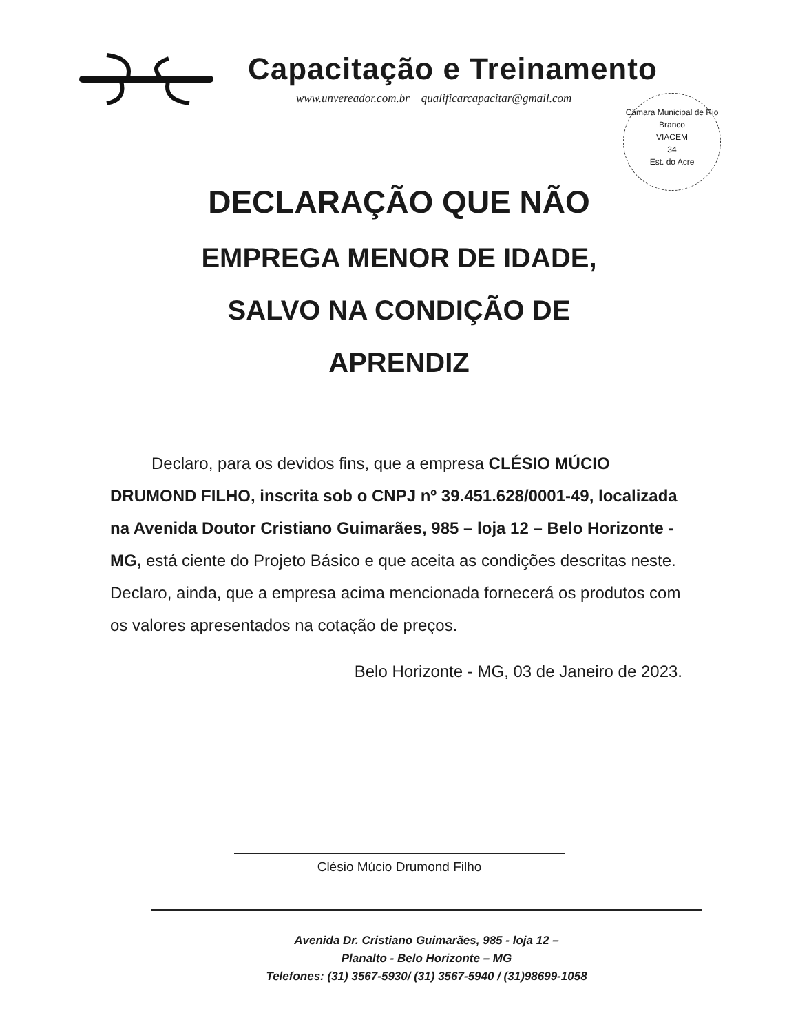Capacitação e Treinamento
www.unvereador.com.br qualificarcapacitar@gmail.com
Câmara Municipal de Rio Branco
VIACEM
34
Est. do Acre
DECLARAÇÃO QUE NÃO
EMPREGA MENOR DE IDADE,
SALVO NA CONDIÇÃO DE
APRENDIZ
Declaro, para os devidos fins, que a empresa CLÉSIO MÚCIO DRUMOND FILHO, inscrita sob o CNPJ nº 39.451.628/0001-49, localizada na Avenida Doutor Cristiano Guimarães, 985 – loja 12 – Belo Horizonte - MG, está ciente do Projeto Básico e que aceita as condições descritas neste.
Declaro, ainda, que a empresa acima mencionada fornecerá os produtos com os valores apresentados na cotação de preços.
Belo Horizonte - MG, 03 de Janeiro de 2023.
Clésio Múcio Drumond Filho
Avenida Dr. Cristiano Guimarães, 985 - loja 12 –
Planalto - Belo Horizonte – MG
Telefones: (31) 3567-5930/ (31) 3567-5940 / (31)98699-1058